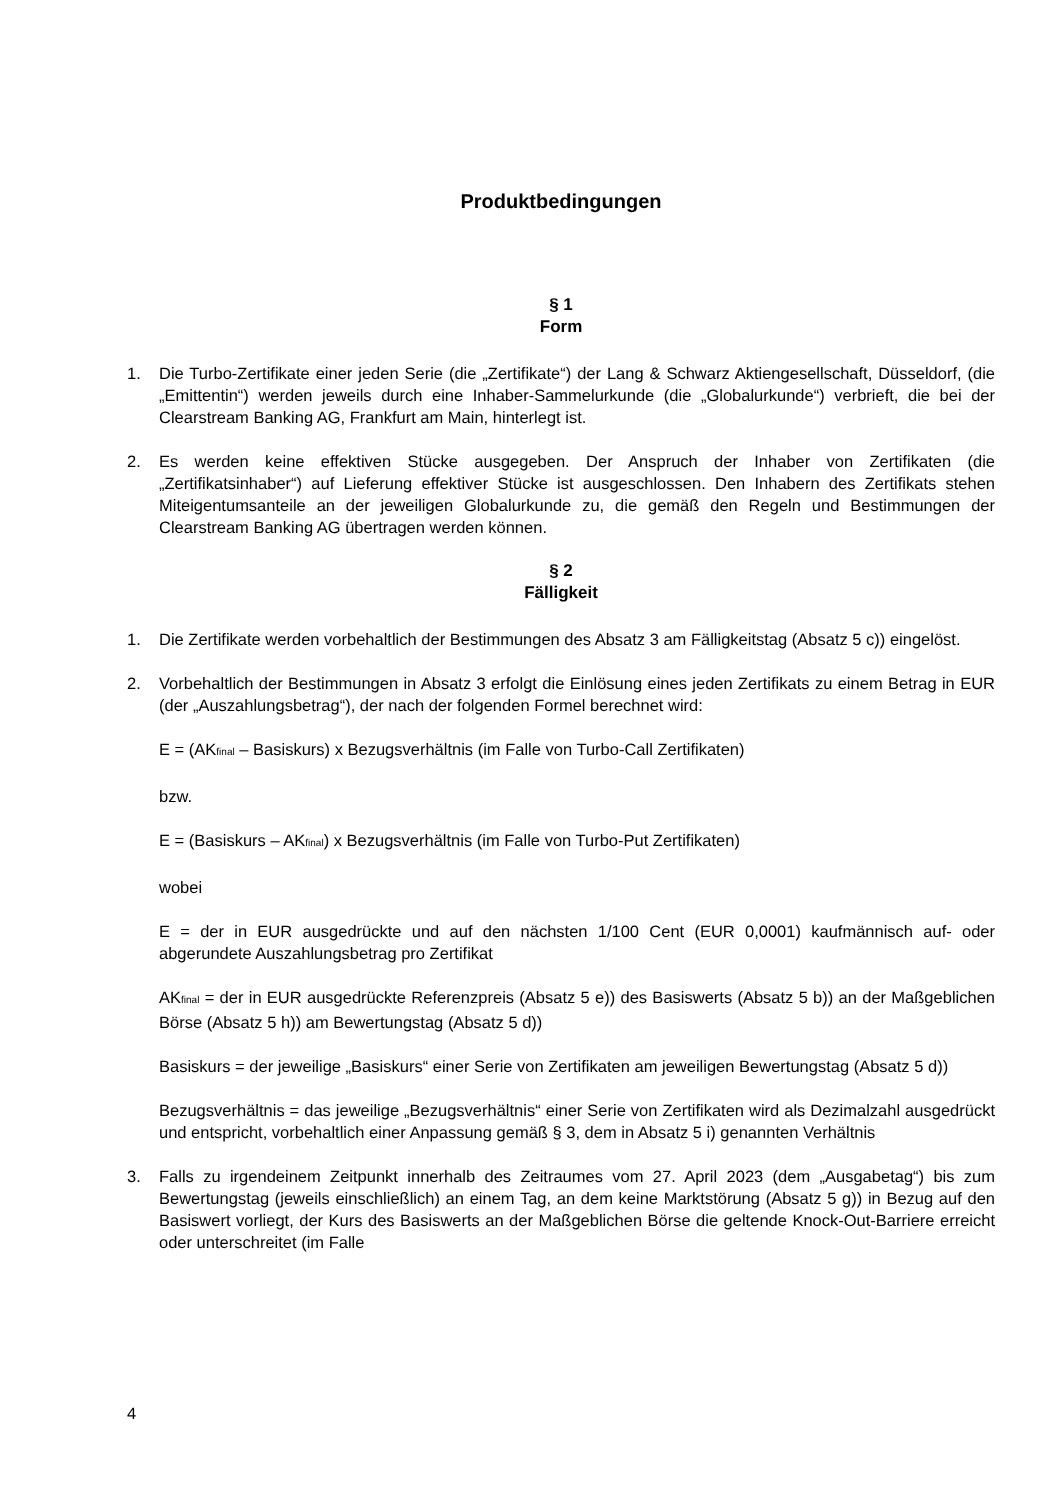Produktbedingungen
§ 1
Form
1. Die Turbo-Zertifikate einer jeden Serie (die „Zertifikate“) der Lang & Schwarz Aktiengesellschaft, Düsseldorf, (die „Emittentin“) werden jeweils durch eine Inhaber-Sammelurkunde (die „Globalurkunde“) verbrieft, die bei der Clearstream Banking AG, Frankfurt am Main, hinterlegt ist.
2. Es werden keine effektiven Stücke ausgegeben. Der Anspruch der Inhaber von Zertifikaten (die „Zertifikatsinhaber“) auf Lieferung effektiver Stücke ist ausgeschlossen. Den Inhabern des Zertifikats stehen Miteigentumsanteile an der jeweiligen Globalurkunde zu, die gemäß den Regeln und Bestimmungen der Clearstream Banking AG übertragen werden können.
§ 2
Fälligkeit
1. Die Zertifikate werden vorbehaltlich der Bestimmungen des Absatz 3 am Fälligkeitstag (Absatz 5 c)) eingelöst.
2. Vorbehaltlich der Bestimmungen in Absatz 3 erfolgt die Einlösung eines jeden Zertifikats zu einem Betrag in EUR (der „Auszahlungsbetrag“), der nach der folgenden Formel berechnet wird:
E = (AK<sub>final</sub> – Basiskurs) x Bezugsverhältnis (im Falle von Turbo-Call Zertifikaten)
bzw.
E = (Basiskurs – AK<sub>final</sub>) x Bezugsverhältnis (im Falle von Turbo-Put Zertifikaten)
wobei
E = der in EUR ausgedrückte und auf den nächsten 1/100 Cent (EUR 0,0001) kaufmännisch auf- oder abgerundete Auszahlungsbetrag pro Zertifikat
AK<sub>final</sub> = der in EUR ausgedrückte Referenzpreis (Absatz 5 e)) des Basiswerts (Absatz 5 b)) an der Maßgeblichen Börse (Absatz 5 h)) am Bewertungstag (Absatz 5 d))
Basiskurs = der jeweilige „Basiskurs“ einer Serie von Zertifikaten am jeweiligen Bewertungstag (Absatz 5 d))
Bezugsverhältnis = das jeweilige „Bezugsverhältnis“ einer Serie von Zertifikaten wird als Dezimalzahl ausgedrückt und entspricht, vorbehaltlich einer Anpassung gemäß § 3, dem in Absatz 5 i) genannten Verhältnis
3. Falls zu irgendeinem Zeitpunkt innerhalb des Zeitraumes vom 27. April 2023 (dem „Ausgabetag“) bis zum Bewertungstag (jeweils einschließlich) an einem Tag, an dem keine Marktstörung (Absatz 5 g)) in Bezug auf den Basiswert vorliegt, der Kurs des Basiswerts an der Maßgeblichen Börse die geltende Knock-Out-Barriere erreicht oder unterschreitet (im Falle
4